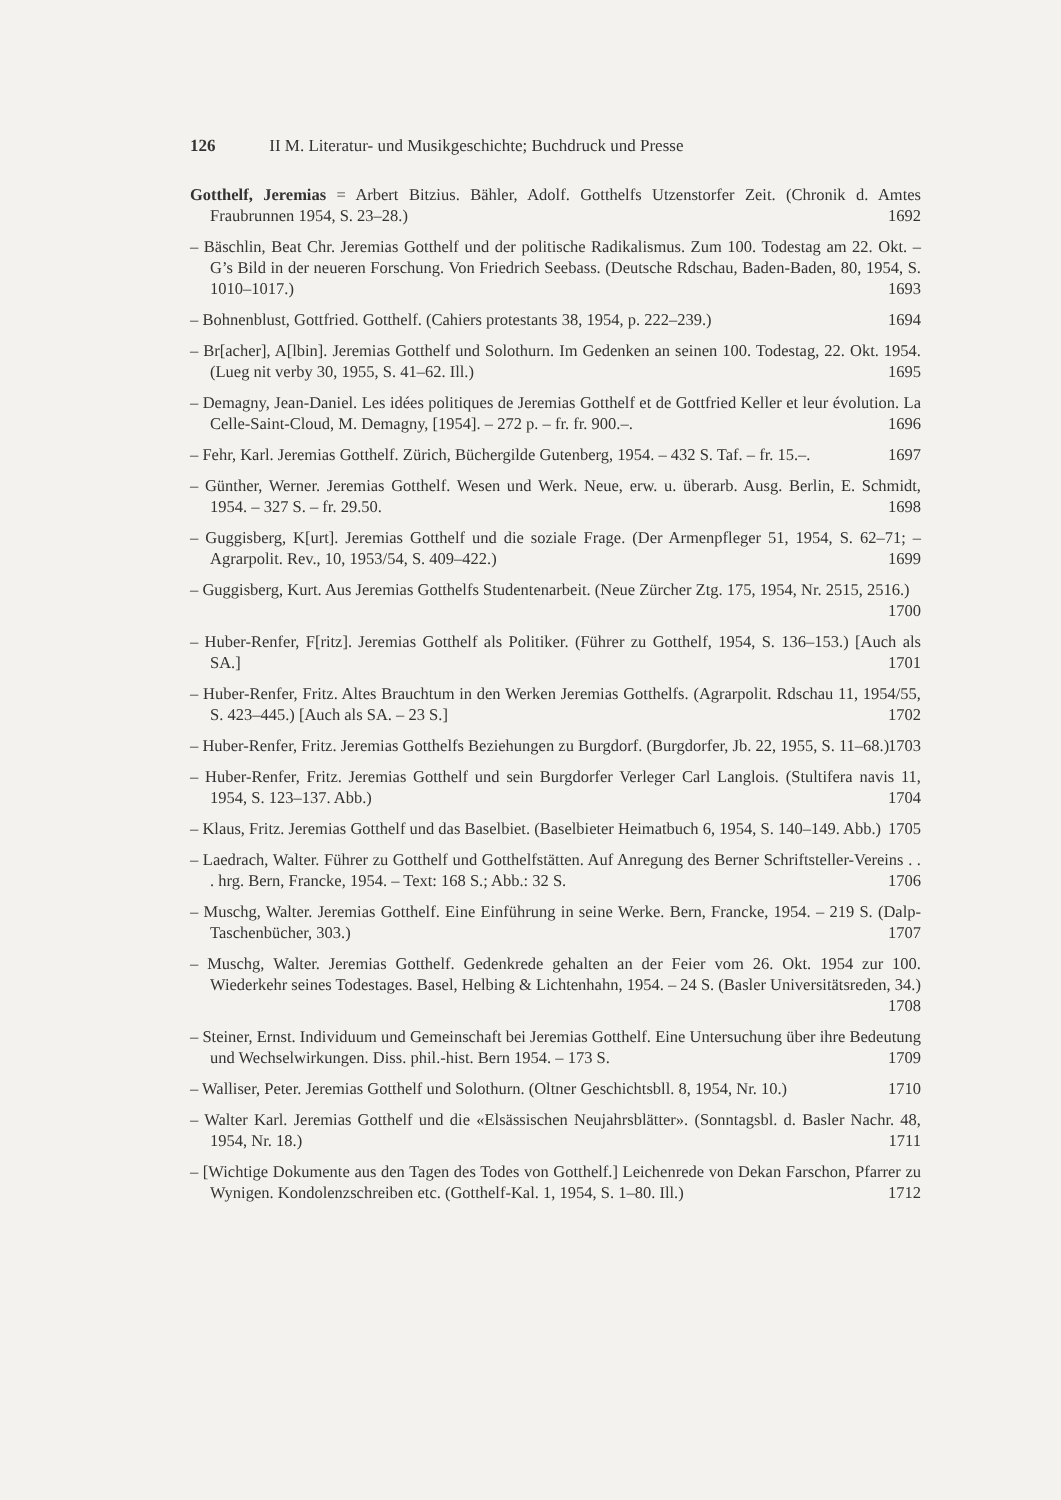126 II M. Literatur- und Musikgeschichte; Buchdruck und Presse
Gotthelf, Jeremias = Arbert Bitzius. Bähler, Adolf. Gotthelfs Utzenstorfer Zeit. (Chronik d. Amtes Fraubrunnen 1954, S. 23–28.) 1692
– Bäschlin, Beat Chr. Jeremias Gotthelf und der politische Radikalismus. Zum 100. Todestag am 22. Okt. – G’s Bild in der neueren Forschung. Von Friedrich Seebass. (Deutsche Rdschau, Baden-Baden, 80, 1954, S. 1010–1017.) 1693
– Bohnenblust, Gottfried. Gotthelf. (Cahiers protestants 38, 1954, p. 222–239.) 1694
– Br[acher], A[lbin]. Jeremias Gotthelf und Solothurn. Im Gedenken an seinen 100. Todestag, 22. Okt. 1954. (Lueg nit verby 30, 1955, S. 41–62. Ill.) 1695
– Demagny, Jean-Daniel. Les idées politiques de Jeremias Gotthelf et de Gottfried Keller et leur évolution. La Celle-Saint-Cloud, M. Demagny, [1954]. – 272 p. – fr. fr. 900.–. 1696
– Fehr, Karl. Jeremias Gotthelf. Zürich, Büchergilde Gutenberg, 1954. – 432 S. Taf. – fr. 15.–. 1697
– Günther, Werner. Jeremias Gotthelf. Wesen und Werk. Neue, erw. u. überarb. Ausg. Berlin, E. Schmidt, 1954. – 327 S. – fr. 29.50. 1698
– Guggisberg, K[urt]. Jeremias Gotthelf und die soziale Frage. (Der Armenpfleger 51, 1954, S. 62–71; – Agrarpolit. Rev., 10, 1953/54, S. 409–422.) 1699
– Guggisberg, Kurt. Aus Jeremias Gotthelfs Studentenarbeit. (Neue Zürcher Ztg. 175, 1954, Nr. 2515, 2516.) 1700
– Huber-Renfer, F[ritz]. Jeremias Gotthelf als Politiker. (Führer zu Gotthelf, 1954, S. 136–153.) [Auch als SA.] 1701
– Huber-Renfer, Fritz. Altes Brauchtum in den Werken Jeremias Gotthelfs. (Agrarpolit. Rdschau 11, 1954/55, S. 423–445.) [Auch als SA. – 23 S.] 1702
– Huber-Renfer, Fritz. Jeremias Gotthelfs Beziehungen zu Burgdorf. (Burgdorfer, Jb. 22, 1955, S. 11–68.) 1703
– Huber-Renfer, Fritz. Jeremias Gotthelf und sein Burgdorfer Verleger Carl Langlois. (Stultifera navis 11, 1954, S. 123–137. Abb.) 1704
– Klaus, Fritz. Jeremias Gotthelf und das Baselbiet. (Baselbieter Heimatbuch 6, 1954, S. 140–149. Abb.) 1705
– Laedrach, Walter. Führer zu Gotthelf und Gotthelfstätten. Auf Anregung des Berner Schriftsteller-Vereins . . . hrg. Bern, Francke, 1954. – Text: 168 S.; Abb.: 32 S. 1706
– Muschg, Walter. Jeremias Gotthelf. Eine Einführung in seine Werke. Bern, Francke, 1954. – 219 S. (Dalp-Taschenbücher, 303.) 1707
– Muschg, Walter. Jeremias Gotthelf. Gedenkrede gehalten an der Feier vom 26. Okt. 1954 zur 100. Wiederkehr seines Todestages. Basel, Helbing & Lichtenhahn, 1954. – 24 S. (Basler Universitätsreden, 34.) 1708
– Steiner, Ernst. Individuum und Gemeinschaft bei Jeremias Gotthelf. Eine Untersuchung über ihre Bedeutung und Wechselwirkungen. Diss. phil.-hist. Bern 1954. – 173 S. 1709
– Walliser, Peter. Jeremias Gotthelf und Solothurn. (Oltner Geschichtsbll. 8, 1954, Nr. 10.) 1710
– Walter Karl. Jeremias Gotthelf und die «Elsässischen Neujahrsblätter». (Sonntagsbl. d. Basler Nachr. 48, 1954, Nr. 18.) 1711
– [Wichtige Dokumente aus den Tagen des Todes von Gotthelf.] Leichenrede von Dekan Farschon, Pfarrer zu Wynigen. Kondolenzschreiben etc. (Gotthelf-Kal. 1, 1954, S. 1–80. Ill.) 1712